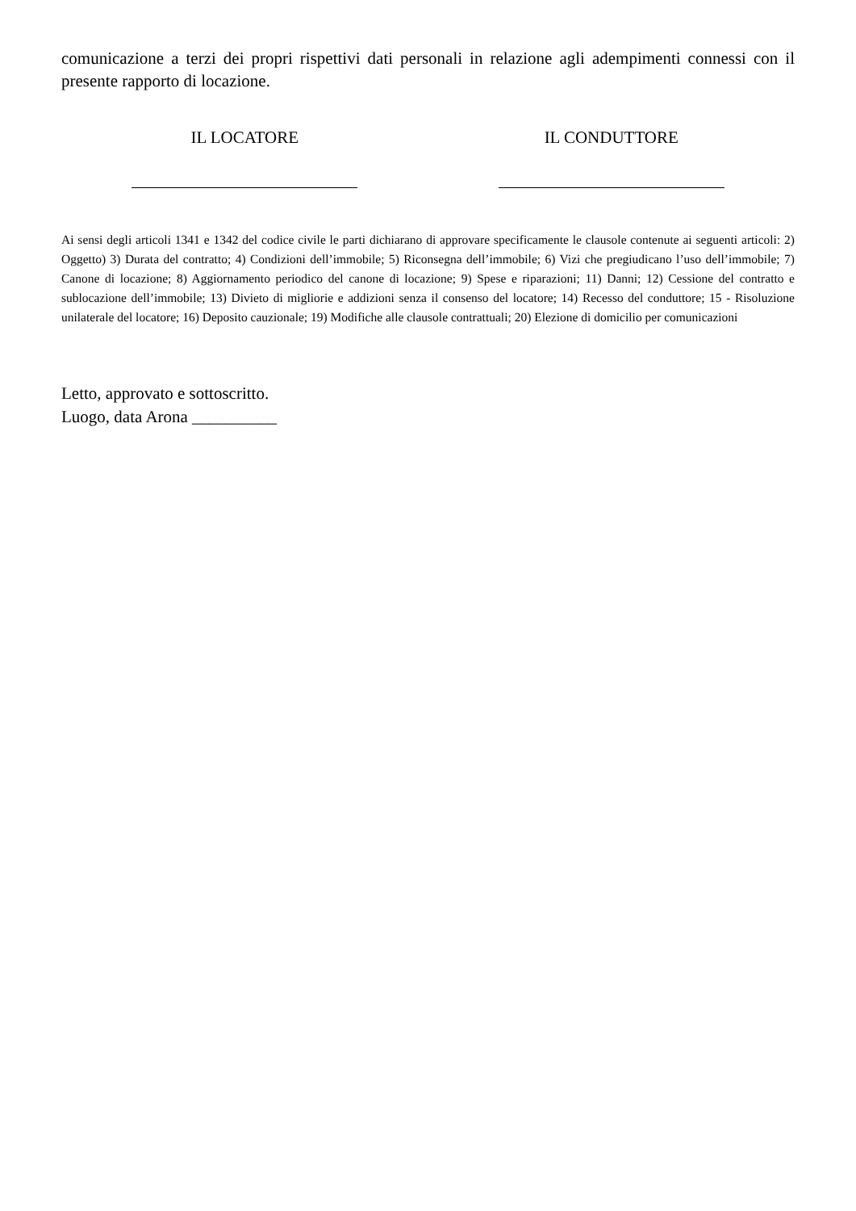comunicazione a terzi dei propri rispettivi dati personali in relazione agli adempimenti connessi con il presente rapporto di locazione.
IL LOCATORE
IL CONDUTTORE
Ai sensi degli articoli 1341 e 1342 del codice civile le parti dichiarano di approvare specificamente le clausole contenute ai seguenti articoli: 2) Oggetto) 3) Durata del contratto; 4) Condizioni dell’immobile; 5) Riconsegna dell’immobile; 6) Vizi che pregiudicano l’uso dell’immobile; 7) Canone di locazione; 8) Aggiornamento periodico del canone di locazione; 9) Spese e riparazioni; 11) Danni; 12) Cessione del contratto e sublocazione dell’immobile; 13) Divieto di migliorie e addizioni senza il consenso del locatore; 14) Recesso del conduttore; 15 - Risoluzione unilaterale del locatore; 16) Deposito cauzionale; 19) Modifiche alle clausole contrattuali; 20) Elezione di domicilio per comunicazioni
Letto, approvato e sottoscritto.
Luogo, data Arona __________